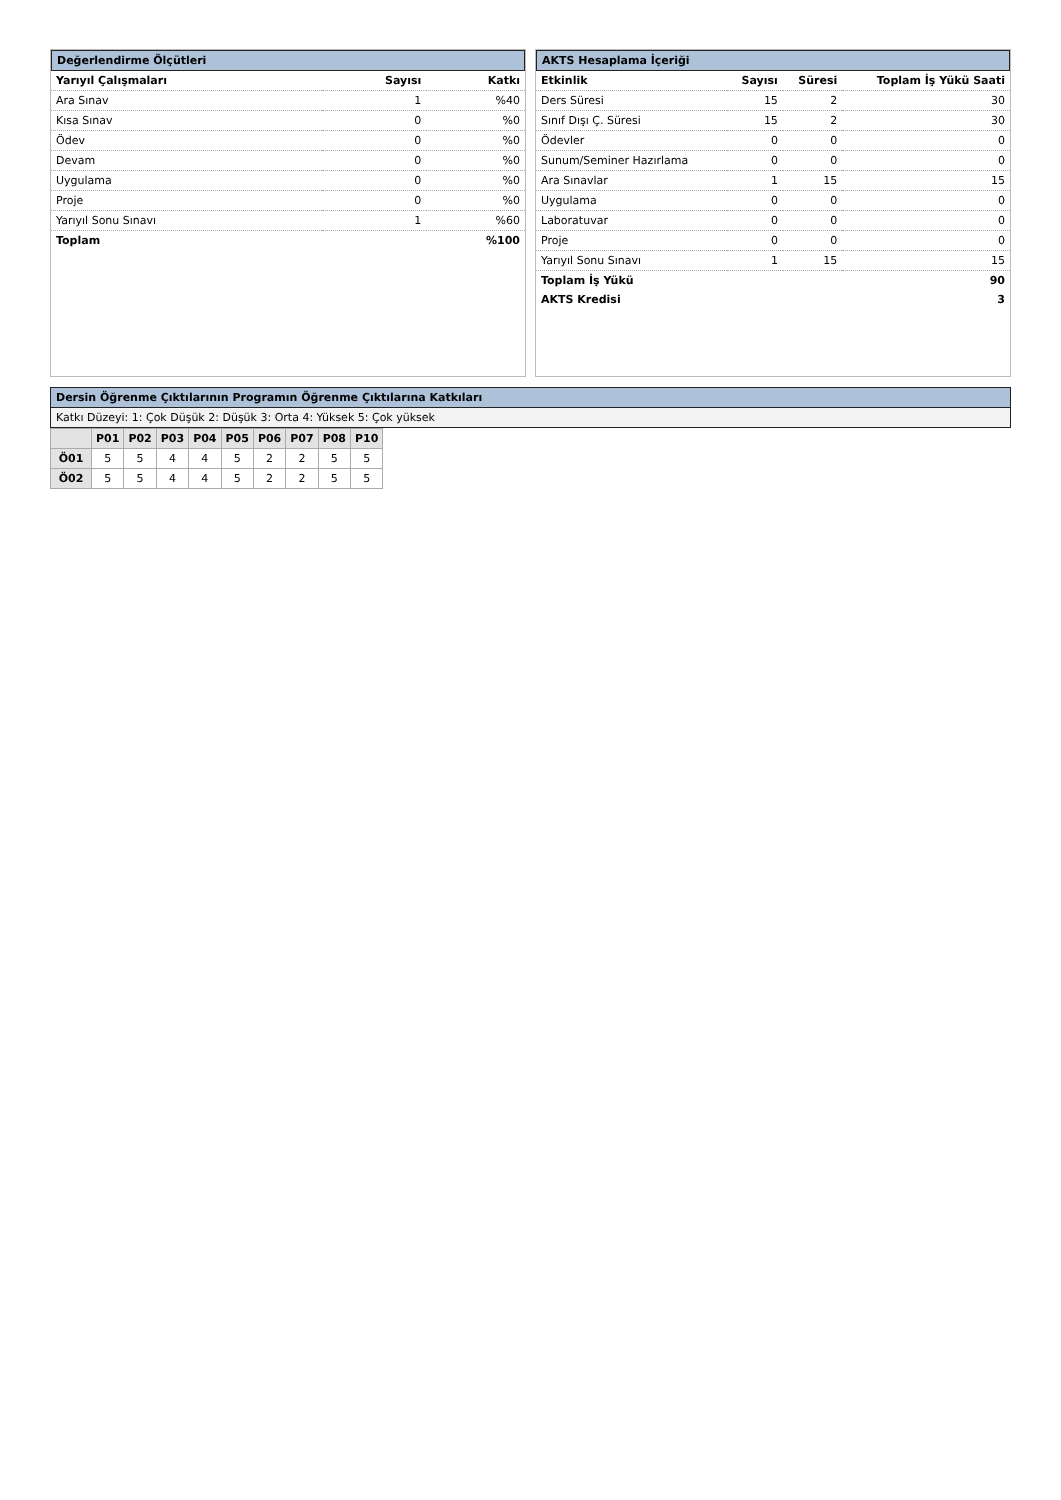Değerlendirme Ölçütleri
| Yarıyıl Çalışmaları | Sayısı | Katkı |
| --- | --- | --- |
| Ara Sınav | 1 | %40 |
| Kısa Sınav | 0 | %0 |
| Ödev | 0 | %0 |
| Devam | 0 | %0 |
| Uygulama | 0 | %0 |
| Proje | 0 | %0 |
| Yarıyıl Sonu Sınavı | 1 | %60 |
| Toplam | | %100 |
AKTS Hesaplama İçeriği
| Etkinlik | Sayısı | Süresi | Toplam İş Yükü Saati |
| --- | --- | --- | --- |
| Ders Süresi | 15 | 2 | 30 |
| Sınıf Dışı Ç. Süresi | 15 | 2 | 30 |
| Ödevler | 0 | 0 | 0 |
| Sunum/Seminer Hazırlama | 0 | 0 | 0 |
| Ara Sınavlar | 1 | 15 | 15 |
| Uygulama | 0 | 0 | 0 |
| Laboratuvar | 0 | 0 | 0 |
| Proje | 0 | 0 | 0 |
| Yarıyıl Sonu Sınavı | 1 | 15 | 15 |
| Toplam İş Yükü | | | 90 |
| AKTS Kredisi | | | 3 |
Dersin Öğrenme Çıktılarının Programın Öğrenme Çıktılarına Katkıları
Katkı Düzeyi: 1: Çok Düşük 2: Düşük 3: Orta 4: Yüksek 5: Çok yüksek
| | P01 | P02 | P03 | P04 | P05 | P06 | P07 | P08 | P10 |
| --- | --- | --- | --- | --- | --- | --- | --- | --- | --- |
| Ö01 | 5 | 5 | 4 | 4 | 5 | 2 | 2 | 5 | 5 |
| Ö02 | 5 | 5 | 4 | 4 | 5 | 2 | 2 | 5 | 5 |